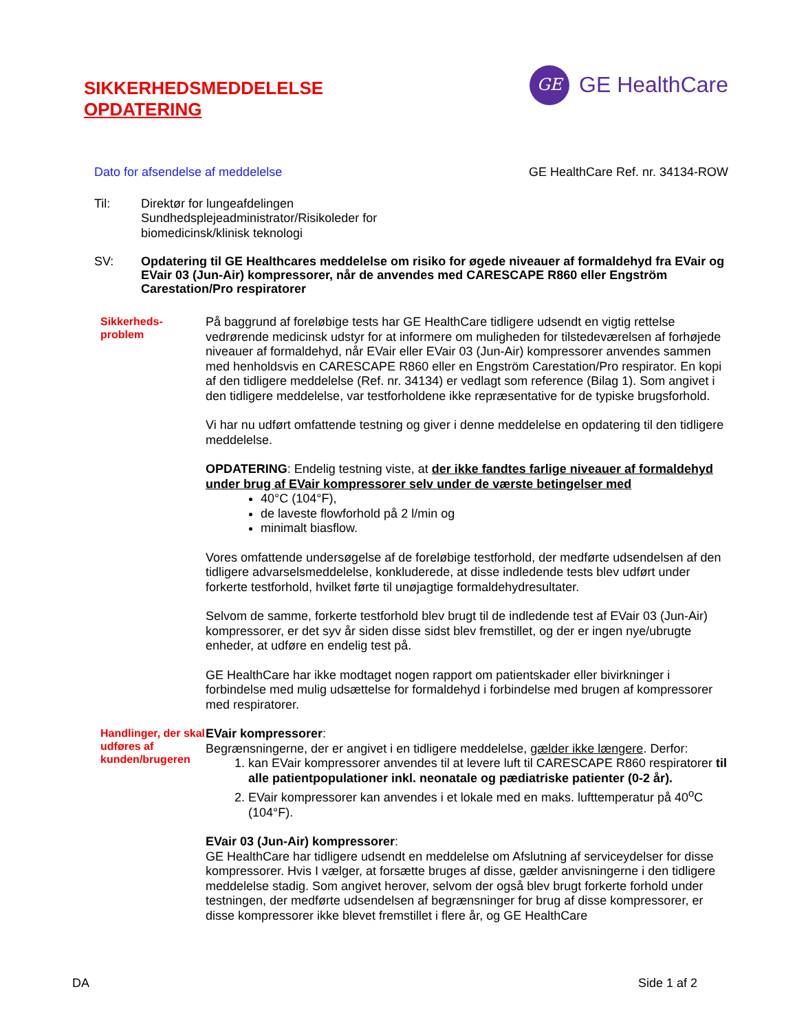SIKKERHEDSMEDDELELSE
OPDATERING
GE
GE HealthCare
Dato for afsendelse af meddelelse GE HealthCare Ref. nr. 34134-ROW
Til: Direktør for lungeafdelingen
Sundhedsplejeadministrator/Risikoleder for
biomedicinsk/klinisk teknologi
SV:
Opdatering til GE Healthcares meddelelse om risiko for øgede niveauer af formaldehyd fra EVair og EVair 03 (Jun-Air) kompressorer, når de anvendes med CARESCAPE R860 eller Engström Carestation/Pro respiratorer
Sikkerheds-
problem
På baggrund af foreløbige tests har GE HealthCare tidligere udsendt en vigtig rettelse vedrørende medicinsk udstyr for at informere om muligheden for tilstedeværelsen af forhøjede niveauer af formaldehyd, når EVair eller EVair 03 (Jun-Air) kompressorer anvendes sammen med henholdsvis en CARESCAPE R860 eller en Engström Carestation/Pro respirator. En kopi af den tidligere meddelelse (Ref. nr. 34134) er vedlagt som reference (Bilag 1). Som angivet i den tidligere meddelelse, var testforholdene ikke repræsentative for de typiske brugsforhold.
Vi har nu udført omfattende testning og giver i denne meddelelse en opdatering til den tidligere meddelelse.
OPDATERING: Endelig testning viste, at der ikke fandtes farlige niveauer af formaldehyd under brug af EVair kompressorer selv under de værste betingelser med
40°C (104°F),
de laveste flowforhold på 2 l/min og
minimalt biasflow.
Vores omfattende undersøgelse af de foreløbige testforhold, der medførte udsendelsen af den tidligere advarselsmeddelelse, konkluderede, at disse indledende tests blev udført under forkerte testforhold, hvilket førte til unøjagtige formaldehydresultater.
Selvom de samme, forkerte testforhold blev brugt til de indledende test af EVair 03 (Jun-Air) kompressorer, er det syv år siden disse sidst blev fremstillet, og der er ingen nye/ubrugte enheder, at udføre en endelig test på.
GE HealthCare har ikke modtaget nogen rapport om patientskader eller bivirkninger i forbindelse med mulig udsættelse for formaldehyd i forbindelse med brugen af kompressorer med respiratorer.
Handlinger, der skal udføres af kunden/brugeren
EVair kompressorer:
Begrænsningerne, der er angivet i en tidligere meddelelse, gælder ikke længere. Derfor:
1. kan EVair kompressorer anvendes til at levere luft til CARESCAPE R860 respiratorer til alle patientpopulationer inkl. neonatale og pædiatriske patienter (0-2 år).
2. EVair kompressorer kan anvendes i et lokale med en maks. lufttemperatur på 40<sup>o</sup>C (104°F).
EVair 03 (Jun-Air) kompressorer:
GE HealthCare har tidligere udsendt en meddelelse om Afslutning af serviceydelser for disse kompressorer. Hvis I vælger, at forsætte bruges af disse, gælder anvisningerne i den tidligere meddelelse stadig. Som angivet herover, selvom der også blev brugt forkerte forhold under testningen, der medførte udsendelsen af begrænsninger for brug af disse kompressorer, er disse kompressorer ikke blevet fremstillet i flere år, og GE HealthCare
DA Side 1 af 2